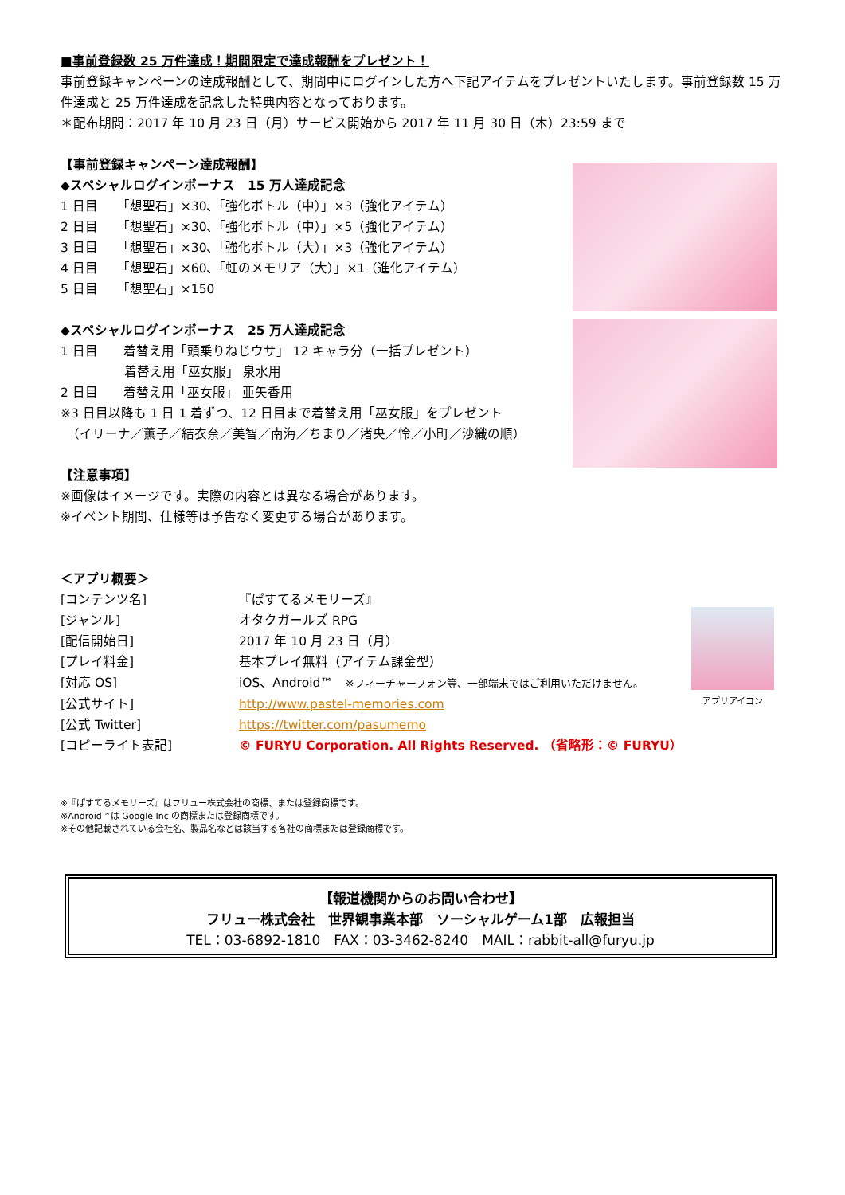■事前登録数 25 万件達成！期間限定で達成報酬をプレゼント！
事前登録キャンペーンの達成報酬として、期間中にログインした方へ下記アイテムをプレゼントいたします。事前登録数 15 万件達成と 25 万件達成を記念した特典内容となっております。
＊配布期間：2017 年 10 月 23 日（月）サービス開始から 2017 年 11 月 30 日（木）23:59 まで
【事前登録キャンペーン達成報酬】
◆スペシャルログインボーナス　15 万人達成記念
1 日目　　「想聖石」×30、「強化ボトル（中）」×3（強化アイテム）
2 日目　　「想聖石」×30、「強化ボトル（中）」×5（強化アイテム）
3 日目　　「想聖石」×30、「強化ボトル（大）」×3（強化アイテム）
4 日目　　「想聖石」×60、「虹のメモリア（大）」×1（進化アイテム）
5 日目　　「想聖石」×150
◆スペシャルログインボーナス　25 万人達成記念
1 日目　　着替え用「頭乗りねじウサ」 12 キャラ分（一括プレゼント）
　　　　　着替え用「巫女服」 泉水用
2 日目　　着替え用「巫女服」 亜矢香用
※3 日目以降も 1 日 1 着ずつ、12 日目まで着替え用「巫女服」をプレゼント
　（イリーナ／薫子／結衣奈／美智／南海／ちまり／渚央／怜／小町／沙織の順）
【注意事項】
※画像はイメージです。実際の内容とは異なる場合があります。
※イベント期間、仕様等は予告なく変更する場合があります。
＜アプリ概要＞
[コンテンツ名] 『ぱすてるメモリーズ』
[ジャンル] オタクガールズ RPG
[配信開始日] 2017 年 10 月 23 日（月）
[プレイ料金] 基本プレイ無料（アイテム課金型）
[対応 OS] iOS、Android™　※フィーチャーフォン等、一部端末ではご利用いただけません。
[公式サイト] http://www.pastel-memories.com
[公式 Twitter] https://twitter.com/pasumemo
[コピーライト表記] © FURYU Corporation. All Rights Reserved. （省略形：© FURYU）
※『ぱすてるメモリーズ』はフリュー株式会社の商標、または登録商標です。
※Android™は Google Inc.の商標または登録商標です。
※その他記載されている会社名、製品名などは該当する各社の商標または登録商標です。
アプリアイコン
【報道機関からのお問い合わせ】
フリュー株式会社　世界観事業本部　ソーシャルゲーム1部　広報担当
TEL：03-6892-1810　FAX：03-3462-8240　MAIL：rabbit-all@furyu.jp